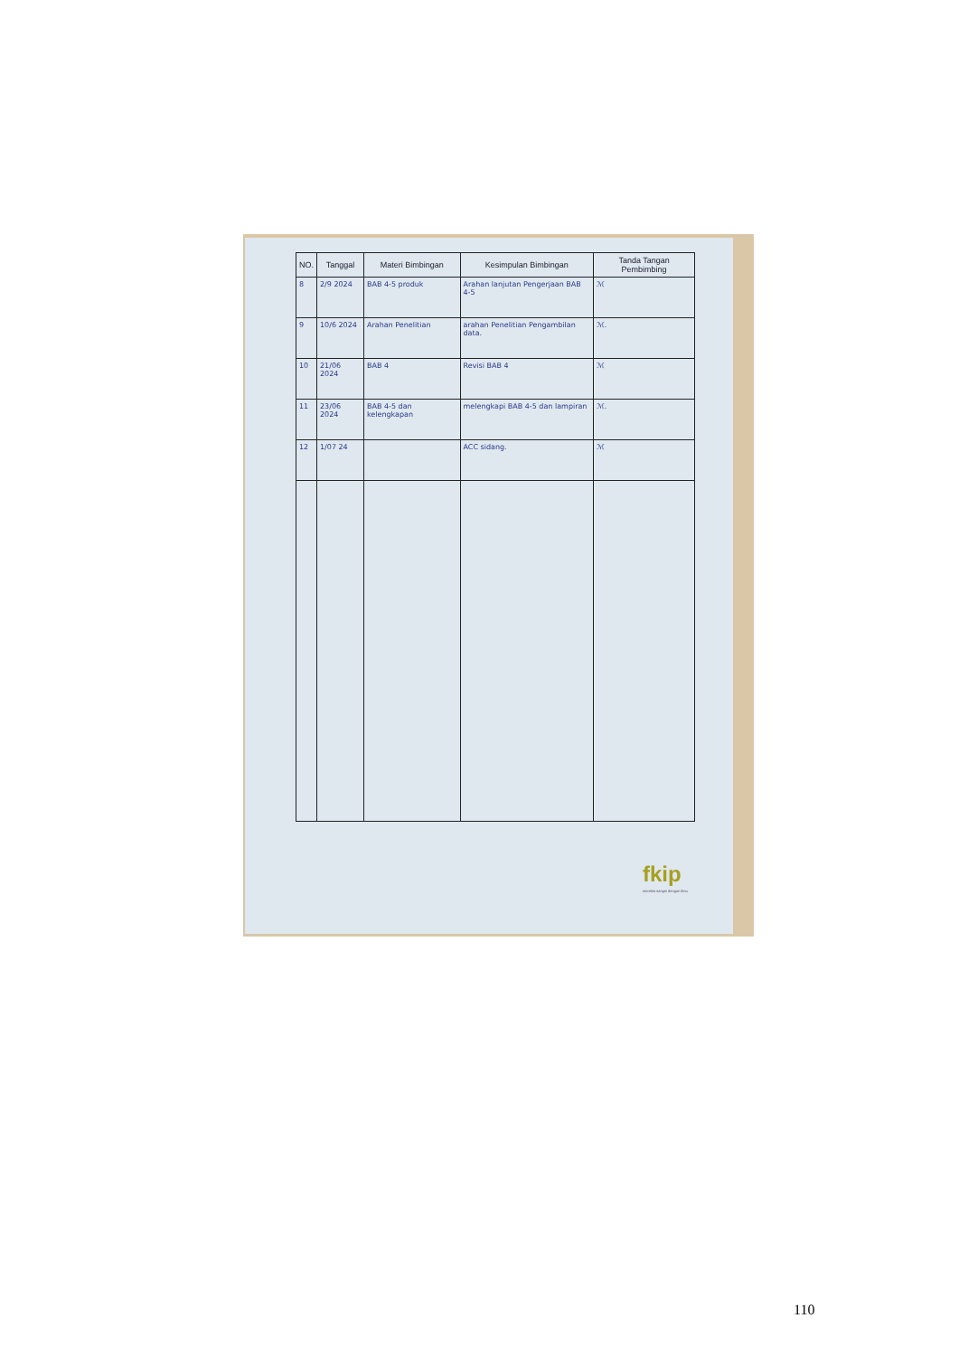| NO. | Tanggal | Materi Bimbingan | Kesimpulan Bimbingan | Tanda Tangan Pembimbing |
| --- | --- | --- | --- | --- |
| 8 | 2/9 2024 | BAB 4-5 produk | Arahan lanjutan Pengerjaan BAB 4-5 | ℳ |
| 9 | 10/6 2024 | Arahan Penelitian | arahan Penelitian Pengambilan data. | ℳ. |
| 10 | 21/06 2024 | BAB 4 | Revisi BAB 4 | ℳ |
| 11 | 23/06 2024 | BAB 4-5 dan kelengkapan | melengkapi BAB 4-5 dan lampiran | ℳ. |
| 12 | 1/07 24 | | ACC sidang. | ℳ |
fkip
merelas sangsi dengan ilmu
110